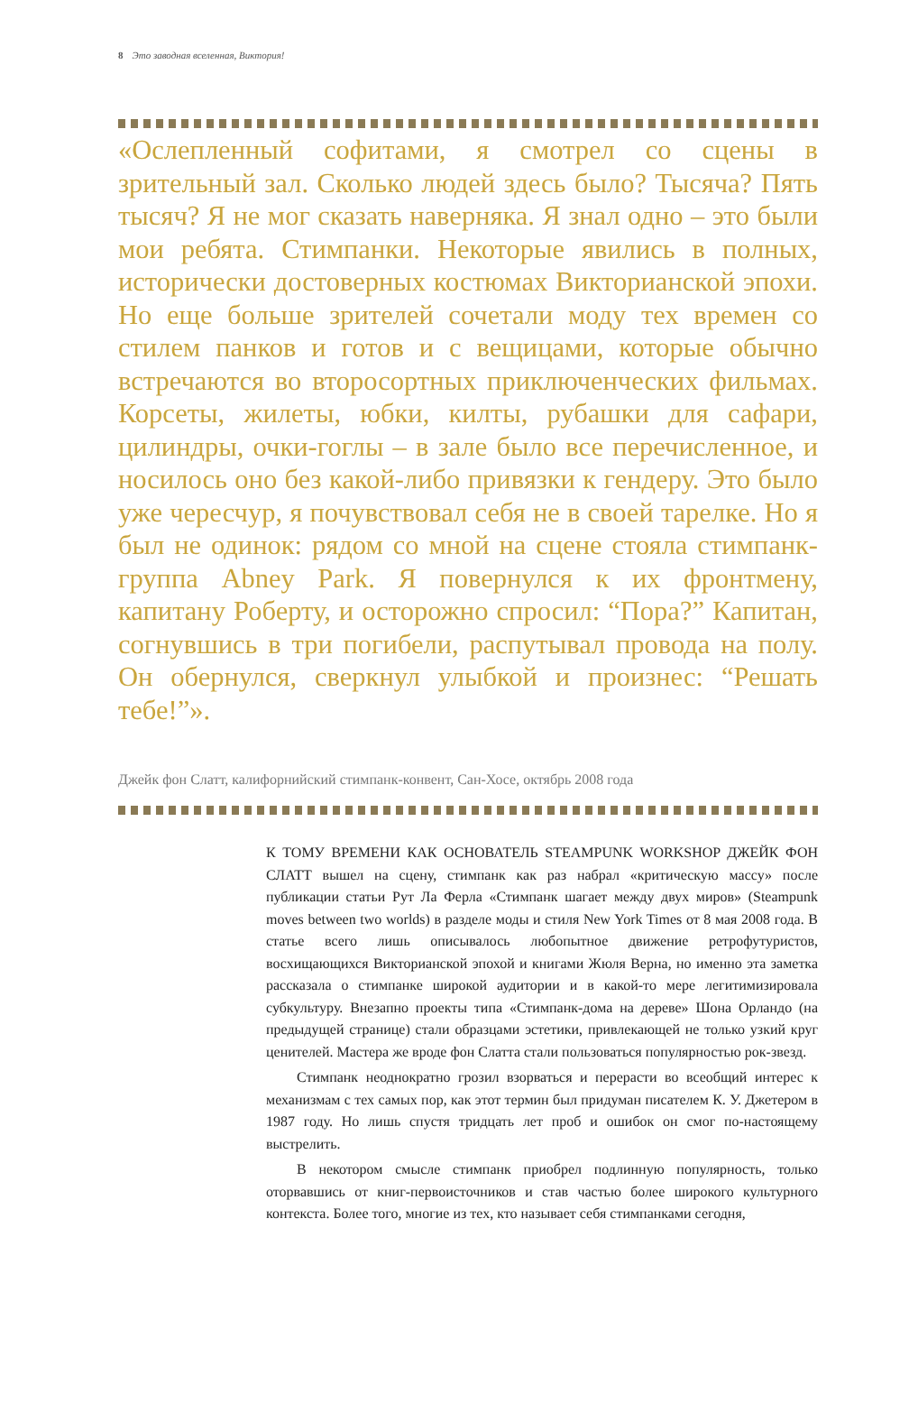8 Это заводная вселенная, Виктория!
«Ослепленный софитами, я смотрел со сцены в зрительный зал. Сколько людей здесь было? Тысяча? Пять тысяч? Я не мог сказать наверняка. Я знал одно – это были мои ребята. Стимпанки. Некоторые явились в полных, исторически достоверных костюмах Викторианской эпохи. Но еще больше зрителей сочетали моду тех времен со стилем панков и готов и с вещицами, которые обычно встречаются во второсортных приключенческих фильмах. Корсеты, жилеты, юбки, килты, рубашки для сафари, цилиндры, очки-гоглы – в зале было все перечисленное, и носилось оно без какой-либо привязки к гендеру. Это было уже чересчур, я почувствовал себя не в своей тарелке. Но я был не одинок: рядом со мной на сцене стояла стимпанк-группа Abney Park. Я повернулся к их фронтмену, капитану Роберту, и осторожно спросил: “Пора?” Капитан, согнувшись в три погибели, распутывал провода на полу. Он обернулся, сверкнул улыбкой и произнес: “Решать тебе!”».
Джейк фон Слатт, калифорнийский стимпанк-конвент, Сан-Хосе, октябрь 2008 года
К ТОМУ ВРЕМЕНИ КАК ОСНОВАТЕЛЬ STEAMPUNK WORKSHOP ДЖЕЙК ФОН СЛАТТ вышел на сцену, стимпанк как раз набрал «критическую массу» после публикации статьи Рут Ла Ферла «Стимпанк шагает между двух миров» (Steampunk moves between two worlds) в разделе моды и стиля New York Times от 8 мая 2008 года. В статье всего лишь описывалось любопытное движение ретрофутуристов, восхищающихся Викторианской эпохой и книгами Жюля Верна, но именно эта заметка рассказала о стимпанке широкой аудитории и в какой-то мере легитимизировала субкультуру. Внезапно проекты типа «Стимпанк-дома на дереве» Шона Орландо (на предыдущей странице) стали образцами эстетики, привлекающей не только узкий круг ценителей. Мастера же вроде фон Слатта стали пользоваться популярностью рок-звезд.
Стимпанк неоднократно грозил взорваться и перерасти во всеобщий интерес к механизмам с тех самых пор, как этот термин был придуман писателем К. У. Джетером в 1987 году. Но лишь спустя тридцать лет проб и ошибок он смог по-настоящему выстрелить.
В некотором смысле стимпанк приобрел подлинную популярность, только оторвавшись от книг-первоисточников и став частью более широкого культурного контекста. Более того, многие из тех, кто называет себя стимпанками сегодня,